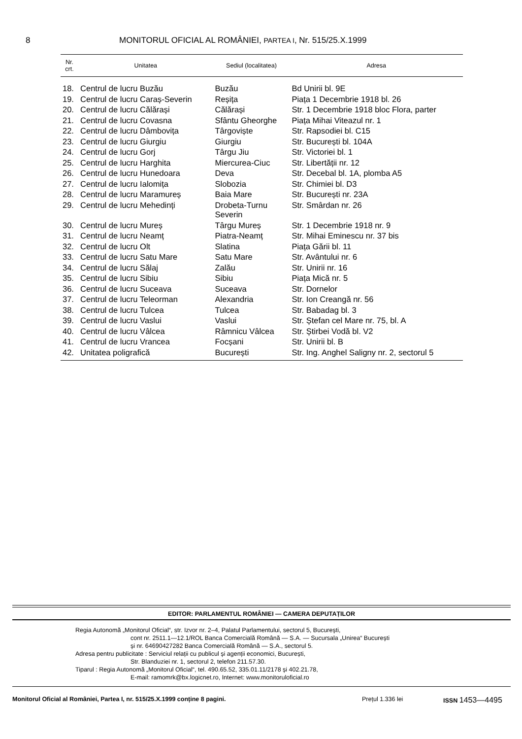8 MONITORUL OFICIAL AL ROMÂNIEI, PARTEA I, Nr. 515/25.X.1999
| Nr. crt. | Unitatea | Sediul (localitatea) | Adresa |
| --- | --- | --- | --- |
| 18. | Centrul de lucru Buzău | Buzău | Bd Unirii bl. 9E |
| 19. | Centrul de lucru Caraș-Severin | Reșița | Piața 1 Decembrie 1918 bl. 26 |
| 20. | Centrul de lucru Călărași | Călărași | Str. 1 Decembrie 1918 bloc Flora, parter |
| 21. | Centrul de lucru Covasna | Sfântu Gheorghe | Piața Mihai Viteazul nr. 1 |
| 22. | Centrul de lucru Dâmbovița | Târgoviște | Str. Rapsodiei bl. C15 |
| 23. | Centrul de lucru Giurgiu | Giurgiu | Str. București bl. 104A |
| 24. | Centrul de lucru Gorj | Târgu Jiu | Str. Victoriei bl. 1 |
| 25. | Centrul de lucru Harghita | Miercurea-Ciuc | Str. Libertății nr. 12 |
| 26. | Centrul de lucru Hunedoara | Deva | Str. Decebal bl. 1A, plomba A5 |
| 27. | Centrul de lucru Ialomița | Slobozia | Str. Chimiei bl. D3 |
| 28. | Centrul de lucru Maramureș | Baia Mare | Str. București nr. 23A |
| 29. | Centrul de lucru Mehedinți | Drobeta-Turnu Severin | Str. Smârdan nr. 26 |
| 30. | Centrul de lucru Mureș | Târgu Mureș | Str. 1 Decembrie 1918 nr. 9 |
| 31. | Centrul de lucru Neamț | Piatra-Neamț | Str. Mihai Eminescu nr. 37 bis |
| 32. | Centrul de lucru Olt | Slatina | Piața Gării bl. 11 |
| 33. | Centrul de lucru Satu Mare | Satu Mare | Str. Avântului nr. 6 |
| 34. | Centrul de lucru Sălaj | Zalău | Str. Unirii nr. 16 |
| 35. | Centrul de lucru Sibiu | Sibiu | Piața Mică nr. 5 |
| 36. | Centrul de lucru Suceava | Suceava | Str. Dornelor |
| 37. | Centrul de lucru Teleorman | Alexandria | Str. Ion Creangă nr. 56 |
| 38. | Centrul de lucru Tulcea | Tulcea | Str. Babadag bl. 3 |
| 39. | Centrul de lucru Vaslui | Vaslui | Str. Ștefan cel Mare nr. 75, bl. A |
| 40. | Centrul de lucru Vâlcea | Râmnicu Vâlcea | Str. Știrbei Vodă bl. V2 |
| 41. | Centrul de lucru Vrancea | Focșani | Str. Unirii bl. B |
| 42. | Unitatea poligrafică | București | Str. Ing. Anghel Saligny nr. 2, sectorul 5 |
EDITOR: PARLAMENTUL ROMÂNIEI — CAMERA DEPUTAȚILOR
Regia Autonomă „Monitorul Oficial“, str. Izvor nr. 2–4, Palatul Parlamentului, sectorul 5, București,
cont nr. 2511.1—12.1/ROL Banca Comercială Română — S.A. — Sucursala „Unirea“ București
și nr. 64690427282 Banca Comercială Română — S.A., sectorul 5.
Adresa pentru publicitate : Serviciul relații cu publicul și agenții economici, București,
Str. Blanduziei nr. 1, sectorul 2, telefon 211.57.30.
Tiparul : Regia Autonomă „Monitorul Oficial“, tel. 490.65.52, 335.01.11/2178 și 402.21.78,
E-mail: ramomrk@bx.logicnet.ro, Internet: www.monitoruloficial.ro
Monitorul Oficial al României, Partea I, nr. 515/25.X.1999 conține 8 pagini. Prețul 1.336 lei ISSN 1453—4495